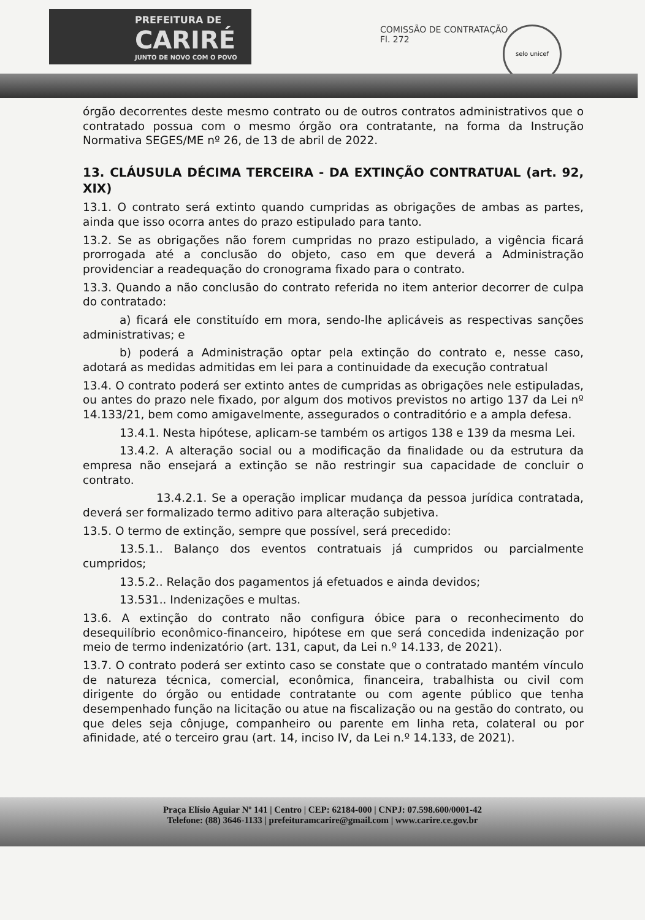PREFEITURA DE
CARIRÉ
JUNTO DE NOVO COM O POVO
COMISSÃO DE CONTRATAÇÃO
Fl. 272
selo unicef
órgão decorrentes deste mesmo contrato ou de outros contratos administrativos que o contratado possua com o mesmo órgão ora contratante, na forma da Instrução Normativa SEGES/ME nº 26, de 13 de abril de 2022.
13. CLÁUSULA DÉCIMA TERCEIRA - DA EXTINÇÃO CONTRATUAL (art. 92, XIX)
13.1. O contrato será extinto quando cumpridas as obrigações de ambas as partes, ainda que isso ocorra antes do prazo estipulado para tanto.
13.2. Se as obrigações não forem cumpridas no prazo estipulado, a vigência ficará prorrogada até a conclusão do objeto, caso em que deverá a Administração providenciar a readequação do cronograma fixado para o contrato.
13.3. Quando a não conclusão do contrato referida no item anterior decorrer de culpa do contratado:
a) ficará ele constituído em mora, sendo-lhe aplicáveis as respectivas sanções administrativas; e
b) poderá a Administração optar pela extinção do contrato e, nesse caso, adotará as medidas admitidas em lei para a continuidade da execução contratual
13.4. O contrato poderá ser extinto antes de cumpridas as obrigações nele estipuladas, ou antes do prazo nele fixado, por algum dos motivos previstos no artigo 137 da Lei nº 14.133/21, bem como amigavelmente, assegurados o contraditório e a ampla defesa.
13.4.1. Nesta hipótese, aplicam-se também os artigos 138 e 139 da mesma Lei.
13.4.2. A alteração social ou a modificação da finalidade ou da estrutura da empresa não ensejará a extinção se não restringir sua capacidade de concluir o contrato.
13.4.2.1. Se a operação implicar mudança da pessoa jurídica contratada, deverá ser formalizado termo aditivo para alteração subjetiva.
13.5. O termo de extinção, sempre que possível, será precedido:
13.5.1.. Balanço dos eventos contratuais já cumpridos ou parcialmente cumpridos;
13.5.2.. Relação dos pagamentos já efetuados e ainda devidos;
13.531.. Indenizações e multas.
13.6. A extinção do contrato não configura óbice para o reconhecimento do desequilíbrio econômico-financeiro, hipótese em que será concedida indenização por meio de termo indenizatório (art. 131, caput, da Lei n.º 14.133, de 2021).
13.7. O contrato poderá ser extinto caso se constate que o contratado mantém vínculo de natureza técnica, comercial, econômica, financeira, trabalhista ou civil com dirigente do órgão ou entidade contratante ou com agente público que tenha desempenhado função na licitação ou atue na fiscalização ou na gestão do contrato, ou que deles seja cônjuge, companheiro ou parente em linha reta, colateral ou por afinidade, até o terceiro grau (art. 14, inciso IV, da Lei n.º 14.133, de 2021).
Praça Elísio Aguiar Nº 141 | Centro | CEP: 62184-000 | CNPJ: 07.598.600/0001-42
Telefone: (88) 3646-1133 | prefeituramcarire@gmail.com | www.carire.ce.gov.br